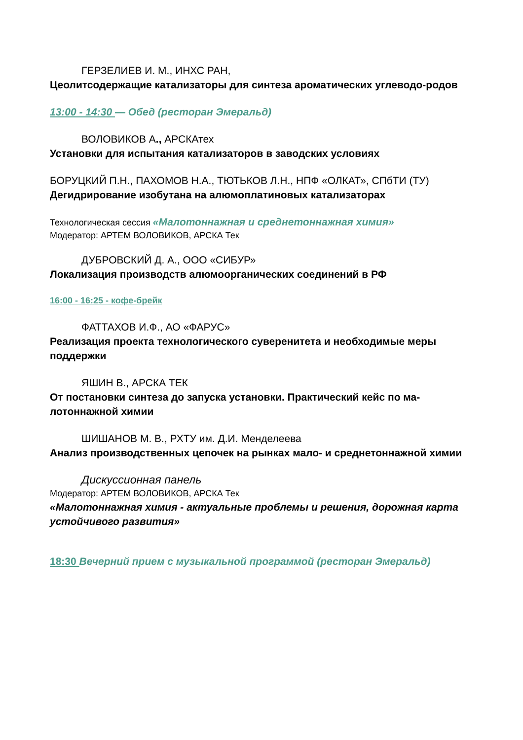ГЕРЗЕЛИЕВ И. М., ИНХС РАН,
Цеолитсодержащие катализаторы для синтеза ароматических углеводо-родов
13:00 - 14:30 — Обед (ресторан Эмеральд)
ВОЛОВИКОВ А., АРСКАтех
Установки для испытания катализаторов в заводских условиях
БОРУЦКИЙ П.Н., ПАХОМОВ Н.А., ТЮТЬКОВ Л.Н., НПФ «ОЛКАТ», СПбТИ (ТУ)
Дегидрирование изобутана на алюмоплатиновых катализаторах
Технологическая сессия «Малотоннажная и среднетоннажная химия»
Модератор: АРТЕМ ВОЛОВИКОВ, АРСКА Тек
ДУБРОВСКИЙ Д. А., ООО «СИБУР»
Локализация производств алюмоорганических соединений в РФ
16:00 - 16:25 - кофе-брейк
ФАТТАХОВ И.Ф., АО «ФАРУС»
Реализация проекта технологического суверенитета и необходимые меры поддержки
ЯШИН В., АРСКА ТЕК
От постановки синтеза до запуска установки. Практический кейс по ма-лотоннажной химии
ШИШАНОВ М. В., РХТУ им. Д.И. Менделеева
Анализ производственных цепочек на рынках мало- и среднетоннажной химии
Дискуссионная панель
Модератор: АРТЕМ ВОЛОВИКОВ, АРСКА Тек
«Малотоннажная химия - актуальные проблемы и решения, дорожная карта устойчивого развития»
18:30 Вечерний прием с музыкальной программой (ресторан Эмеральд)